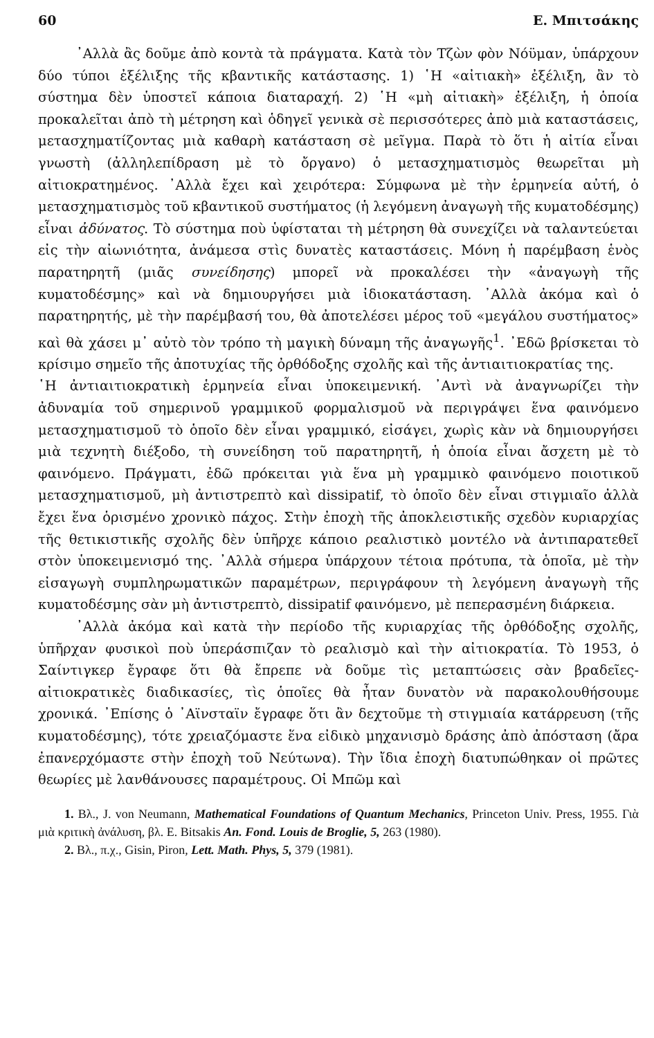60 Ε. Μπιτσάκης
᾿Αλλὰ ἂς δοῦμε ἀπὸ κοντὰ τὰ πράγματα. Κατὰ τὸν Τζὼν φὸν Νόϋμαν, ὑπάρχουν δύο τύποι ἐξέλιξης τῆς κβαντικῆς κατάστασης. 1) ῾Η «αἰτιακὴ» ἐξέλιξη, ἂν τὸ σύστημα δὲν ὑποστεῖ κάποια διαταραχή. 2) ῾Η «μὴ αἰτιακὴ» ἐξέλιξη, ἡ ὁποία προκαλεῖται ἀπὸ τὴ μέτρηση καὶ ὁδηγεῖ γενικὰ σὲ περισσότερες ἀπὸ μιὰ καταστάσεις, μετασχηματίζοντας μιὰ καθαρὴ κατάσταση σὲ μεῖγμα. Παρὰ τὸ ὅτι ἡ αἰτία εἶναι γνωστὴ (ἀλληλεπίδραση μὲ τὸ ὄργανο) ὁ μετασχηματισμὸς θεωρεῖται μὴ αἰτιοκρατημένος. ᾿Αλλὰ ἔχει καὶ χειρότερα: Σύμφωνα μὲ τὴν ἑρμηνεία αὐτή, ὁ μετασχηματισμὸς τοῦ κβαντικοῦ συστήματος (ἡ λεγόμενη ἀναγωγὴ τῆς κυματοδέσμης) εἶναι ἀδύνατος. Τὸ σύστημα ποὺ ὑφίσταται τὴ μέτρηση θὰ συνεχίζει νὰ ταλαντεύεται εἰς τὴν αἰωνιότητα, ἀνάμεσα στὶς δυνατὲς καταστάσεις. Μόνη ἡ παρέμβαση ἑνὸς παρατηρητῆ (μιᾶς συνείδησης) μπορεῖ νὰ προκαλέσει τὴν «ἀναγωγὴ τῆς κυματοδέσμης» καὶ νὰ δημιουργήσει μιὰ ἰδιοκατάσταση. ᾿Αλλὰ ἀκόμα καὶ ὁ παρατηρητής, μὲ τὴν παρέμβασή του, θὰ ἀποτελέσει μέρος τοῦ «μεγάλου συστήματος» καὶ θὰ χάσει μ᾿ αὐτὸ τὸν τρόπο τὴ μαγικὴ δύναμη τῆς ἀναγωγῆς<sup>1</sup>. ᾿Εδῶ βρίσκεται τὸ κρίσιμο σημεῖο τῆς ἀποτυχίας τῆς ὀρθόδοξης σχολῆς καὶ τῆς ἀντιαιτιοκρατίας της.
῾Η ἀντιαιτιοκρατικὴ ἑρμηνεία εἶναι ὑποκειμενική. ᾿Αντὶ νὰ ἀναγνωρίζει τὴν ἀδυναμία τοῦ σημερινοῦ γραμμικοῦ φορμαλισμοῦ νὰ περιγράψει ἕνα φαινόμενο μετασχηματισμοῦ τὸ ὁποῖο δὲν εἶναι γραμμικό, εἰσάγει, χωρὶς κὰν νὰ δημιουργήσει μιὰ τεχνητὴ διέξοδο, τὴ συνείδηση τοῦ παρατηρητῆ, ἡ ὁποία εἶναι ἄσχετη μὲ τὸ φαινόμενο. Πράγματι, ἐδῶ πρόκειται γιὰ ἕνα μὴ γραμμικὸ φαινόμενο ποιοτικοῦ μετασχηματισμοῦ, μὴ ἀντιστρεπτὸ καὶ dissipatif, τὸ ὁποῖο δὲν εἶναι στιγμιαῖο ἀλλὰ ἔχει ἕνα ὁρισμένο χρονικὸ πάχος. Στὴν ἐποχὴ τῆς ἀποκλειστικῆς σχεδὸν κυριαρχίας τῆς θετικιστικῆς σχολῆς δὲν ὑπῆρχε κάποιο ρεαλιστικὸ μοντέλο νὰ ἀντιπαρατεθεῖ στὸν ὑποκειμενισμό της. ᾿Αλλὰ σήμερα ὑπάρχουν τέτοια πρότυπα, τὰ ὁποῖα, μὲ τὴν εἰσαγωγὴ συμπληρωματικῶν παραμέτρων, περιγράφουν τὴ λεγόμενη ἀναγωγὴ τῆς κυματοδέσμης σὰν μὴ ἀντιστρεπτὸ, dissipatif φαινόμενο, μὲ πεπερασμένη διάρκεια.
᾿Αλλὰ ἀκόμα καὶ κατὰ τὴν περίοδο τῆς κυριαρχίας τῆς ὀρθόδοξης σχολῆς, ὑπῆρχαν φυσικοὶ ποὺ ὑπεράσπιζαν τὸ ρεαλισμὸ καὶ τὴν αἰτιοκρατία. Τὸ 1953, ὁ Σαίντιγκερ ἔγραφε ὅτι θὰ ἔπρεπε νὰ δοῦμε τὶς μεταπτώσεις σὰν βραδεῖες-αἰτιοκρατικὲς διαδικασίες, τὶς ὁποῖες θὰ ἦταν δυνατὸν νὰ παρακολουθήσουμε χρονικά. ᾿Επίσης ὁ ᾿Αϊνσταϊν ἔγραφε ὅτι ἂν δεχτοῦμε τὴ στιγμιαία κατάρρευση (τῆς κυματοδέσμης), τότε χρειαζόμαστε ἕνα εἰδικὸ μηχανισμὸ δράσης ἀπὸ ἀπόσταση (ἄρα ἐπανερχόμαστε στὴν ἐποχὴ τοῦ Νεύτωνα). Τὴν ἴδια ἐποχὴ διατυπώθηκαν οἱ πρῶτες θεωρίες μὲ λανθάνουσες παραμέτρους. Οἱ Μπῶμ καὶ
1. Βλ., J. von Neumann, Mathematical Foundations of Quantum Mechanics, Princeton Univ. Press, 1955. Γιὰ μιὰ κριτικὴ ἀνάλυση, βλ. E. Bitsakis An. Fond. Louis de Broglie, 5, 263 (1980).
2. Βλ., π.χ., Gisin, Piron, Lett. Math. Phys, 5, 379 (1981).